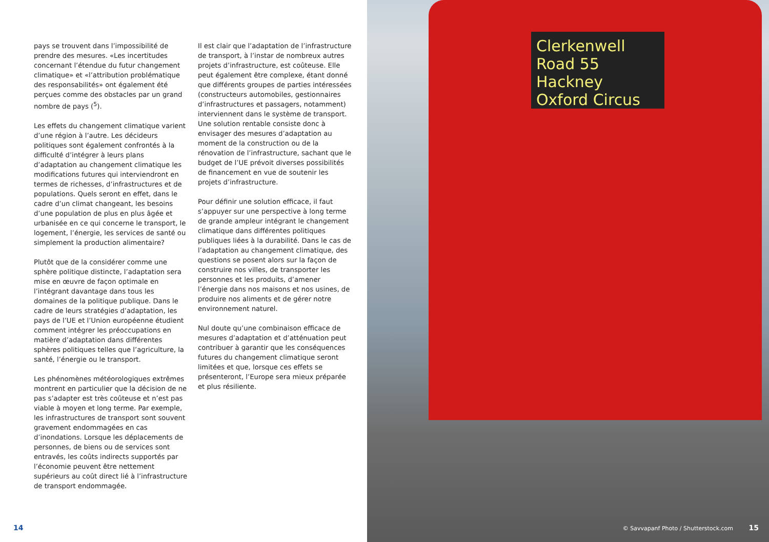pays se trouvent dans l’impossibilité de prendre des mesures. «Les incertitudes concernant l’étendue du futur changement climatique» et «l’attribution problématique des responsabilités» ont également été perçues comme des obstacles par un grand nombre de pays (<sup>5</sup>).
Les effets du changement climatique varient d’une région à l’autre. Les décideurs politiques sont également confrontés à la difficulté d’intégrer à leurs plans d’adaptation au changement climatique les modifications futures qui interviendront en termes de richesses, d’infrastructures et de populations. Quels seront en effet, dans le cadre d’un climat changeant, les besoins d’une population de plus en plus âgée et urbanisée en ce qui concerne le transport, le logement, l’énergie, les services de santé ou simplement la production alimentaire?
Plutôt que de la considérer comme une sphère politique distincte, l’adaptation sera mise en œuvre de façon optimale en l’intégrant davantage dans tous les domaines de la politique publique. Dans le cadre de leurs stratégies d’adaptation, les pays de l’UE et l’Union européenne étudient comment intégrer les préoccupations en matière d’adaptation dans différentes sphères politiques telles que l’agriculture, la santé, l’énergie ou le transport.
Les phénomènes météorologiques extrêmes montrent en particulier que la décision de ne pas s’adapter est très coûteuse et n’est pas viable à moyen et long terme. Par exemple, les infrastructures de transport sont souvent gravement endommagées en cas d’inondations. Lorsque les déplacements de personnes, de biens ou de services sont entravés, les coûts indirects supportés par l’économie peuvent être nettement supérieurs au coût direct lié à l’infrastructure de transport endommagée.
Il est clair que l’adaptation de l’infrastructure de transport, à l’instar de nombreux autres projets d’infrastructure, est coûteuse. Elle peut également être complexe, étant donné que différents groupes de parties intéressées (constructeurs automobiles, gestionnaires d’infrastructures et passagers, notamment) interviennent dans le système de transport. Une solution rentable consiste donc à envisager des mesures d’adaptation au moment de la construction ou de la rénovation de l’infrastructure, sachant que le budget de l’UE prévoit diverses possibilités de financement en vue de soutenir les projets d’infrastructure.
Pour définir une solution efficace, il faut s’appuyer sur une perspective à long terme de grande ampleur intégrant le changement climatique dans différentes politiques publiques liées à la durabilité. Dans le cas de l’adaptation au changement climatique, des questions se posent alors sur la façon de construire nos villes, de transporter les personnes et les produits, d’amener l’énergie dans nos maisons et nos usines, de produire nos aliments et de gérer notre environnement naturel.
Nul doute qu’une combinaison efficace de mesures d’adaptation et d’atténuation peut contribuer à garantir que les conséquences futures du changement climatique seront limitées et que, lorsque ces effets se présenteront, l’Europe sera mieux préparée et plus résiliente.
14
Clerkenwell Road 55
Hackney
Oxford Circus
© Savvapanf Photo / Shutterstock.com
15